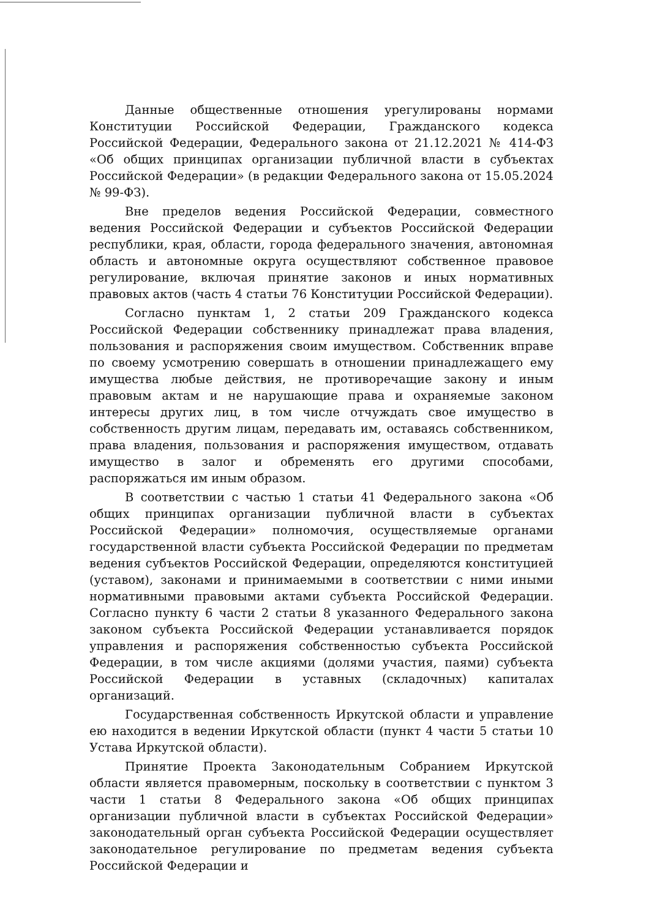Данные общественные отношения урегулированы нормами Конституции Российской Федерации, Гражданского кодекса Российской Федерации, Федерального закона от 21.12.2021 № 414-ФЗ «Об общих принципах организации публичной власти в субъектах Российской Федерации» (в редакции Федерального закона от 15.05.2024 № 99-ФЗ).
Вне пределов ведения Российской Федерации, совместного ведения Российской Федерации и субъектов Российской Федерации республики, края, области, города федерального значения, автономная область и автономные округа осуществляют собственное правовое регулирование, включая принятие законов и иных нормативных правовых актов (часть 4 статьи 76 Конституции Российской Федерации).
Согласно пунктам 1, 2 статьи 209 Гражданского кодекса Российской Федерации собственнику принадлежат права владения, пользования и распоряжения своим имуществом. Собственник вправе по своему усмотрению совершать в отношении принадлежащего ему имущества любые действия, не противоречащие закону и иным правовым актам и не нарушающие права и охраняемые законом интересы других лиц, в том числе отчуждать свое имущество в собственность другим лицам, передавать им, оставаясь собственником, права владения, пользования и распоряжения имуществом, отдавать имущество в залог и обременять его другими способами, распоряжаться им иным образом.
В соответствии с частью 1 статьи 41 Федерального закона «Об общих принципах организации публичной власти в субъектах Российской Федерации» полномочия, осуществляемые органами государственной власти субъекта Российской Федерации по предметам ведения субъектов Российской Федерации, определяются конституцией (уставом), законами и принимаемыми в соответствии с ними иными нормативными правовыми актами субъекта Российской Федерации. Согласно пункту 6 части 2 статьи 8 указанного Федерального закона законом субъекта Российской Федерации устанавливается порядок управления и распоряжения собственностью субъекта Российской Федерации, в том числе акциями (долями участия, паями) субъекта Российской Федерации в уставных (складочных) капиталах организаций.
Государственная собственность Иркутской области и управление ею находится в ведении Иркутской области (пункт 4 части 5 статьи 10 Устава Иркутской области).
Принятие Проекта Законодательным Собранием Иркутской области является правомерным, поскольку в соответствии с пунктом 3 части 1 статьи 8 Федерального закона «Об общих принципах организации публичной власти в субъектах Российской Федерации» законодательный орган субъекта Российской Федерации осуществляет законодательное регулирование по предметам ведения субъекта Российской Федерации и